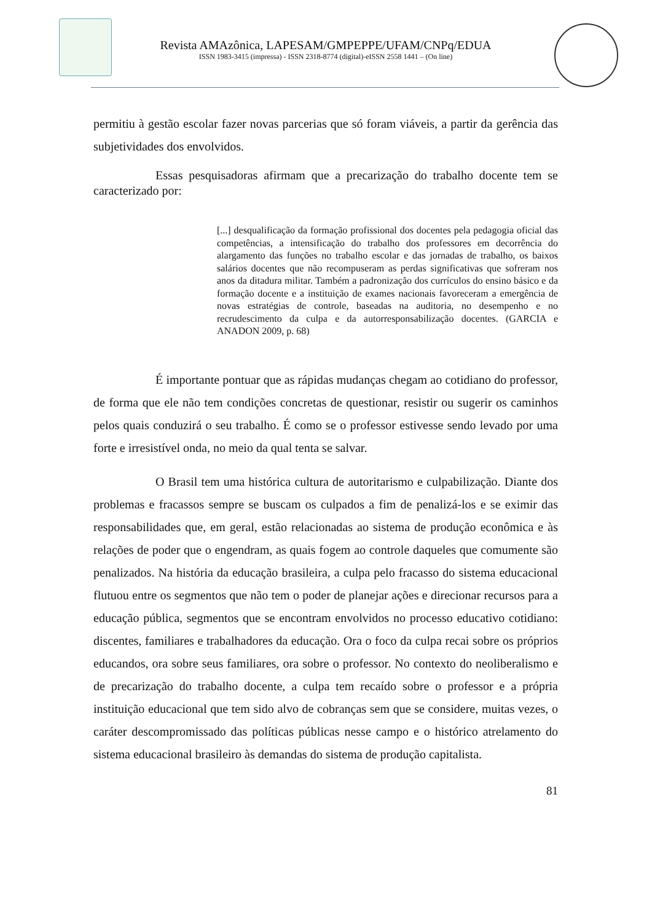Revista AMAzônica, LAPESAM/GMPEPPE/UFAM/CNPq/EDUA
ISSN 1983-3415 (impressa) - ISSN 2318-8774 (digital)-eISSN 2558 1441 – (On line)
permitiu à gestão escolar fazer novas parcerias que só foram viáveis, a partir da gerência das subjetividades dos envolvidos.
Essas pesquisadoras afirmam que a precarização do trabalho docente tem se caracterizado por:
[...] desqualificação da formação profissional dos docentes pela pedagogia oficial das competências, a intensificação do trabalho dos professores em decorrência do alargamento das funções no trabalho escolar e das jornadas de trabalho, os baixos salários docentes que não recompuseram as perdas significativas que sofreram nos anos da ditadura militar. Também a padronização dos currículos do ensino básico e da formação docente e a instituição de exames nacionais favoreceram a emergência de novas estratégias de controle, baseadas na auditoria, no desempenho e no recrudescimento da culpa e da autorresponsabilização docentes. (GARCIA e ANADON 2009, p. 68)
É importante pontuar que as rápidas mudanças chegam ao cotidiano do professor, de forma que ele não tem condições concretas de questionar, resistir ou sugerir os caminhos pelos quais conduzirá o seu trabalho. É como se o professor estivesse sendo levado por uma forte e irresistível onda, no meio da qual tenta se salvar.
O Brasil tem uma histórica cultura de autoritarismo e culpabilização. Diante dos problemas e fracassos sempre se buscam os culpados a fim de penalizá-los e se eximir das responsabilidades que, em geral, estão relacionadas ao sistema de produção econômica e às relações de poder que o engendram, as quais fogem ao controle daqueles que comumente são penalizados. Na história da educação brasileira, a culpa pelo fracasso do sistema educacional flutuou entre os segmentos que não tem o poder de planejar ações e direcionar recursos para a educação pública, segmentos que se encontram envolvidos no processo educativo cotidiano: discentes, familiares e trabalhadores da educação. Ora o foco da culpa recai sobre os próprios educandos, ora sobre seus familiares, ora sobre o professor. No contexto do neoliberalismo e de precarização do trabalho docente, a culpa tem recaído sobre o professor e a própria instituição educacional que tem sido alvo de cobranças sem que se considere, muitas vezes, o caráter descompromissado das políticas públicas nesse campo e o histórico atrelamento do sistema educacional brasileiro às demandas do sistema de produção capitalista.
81